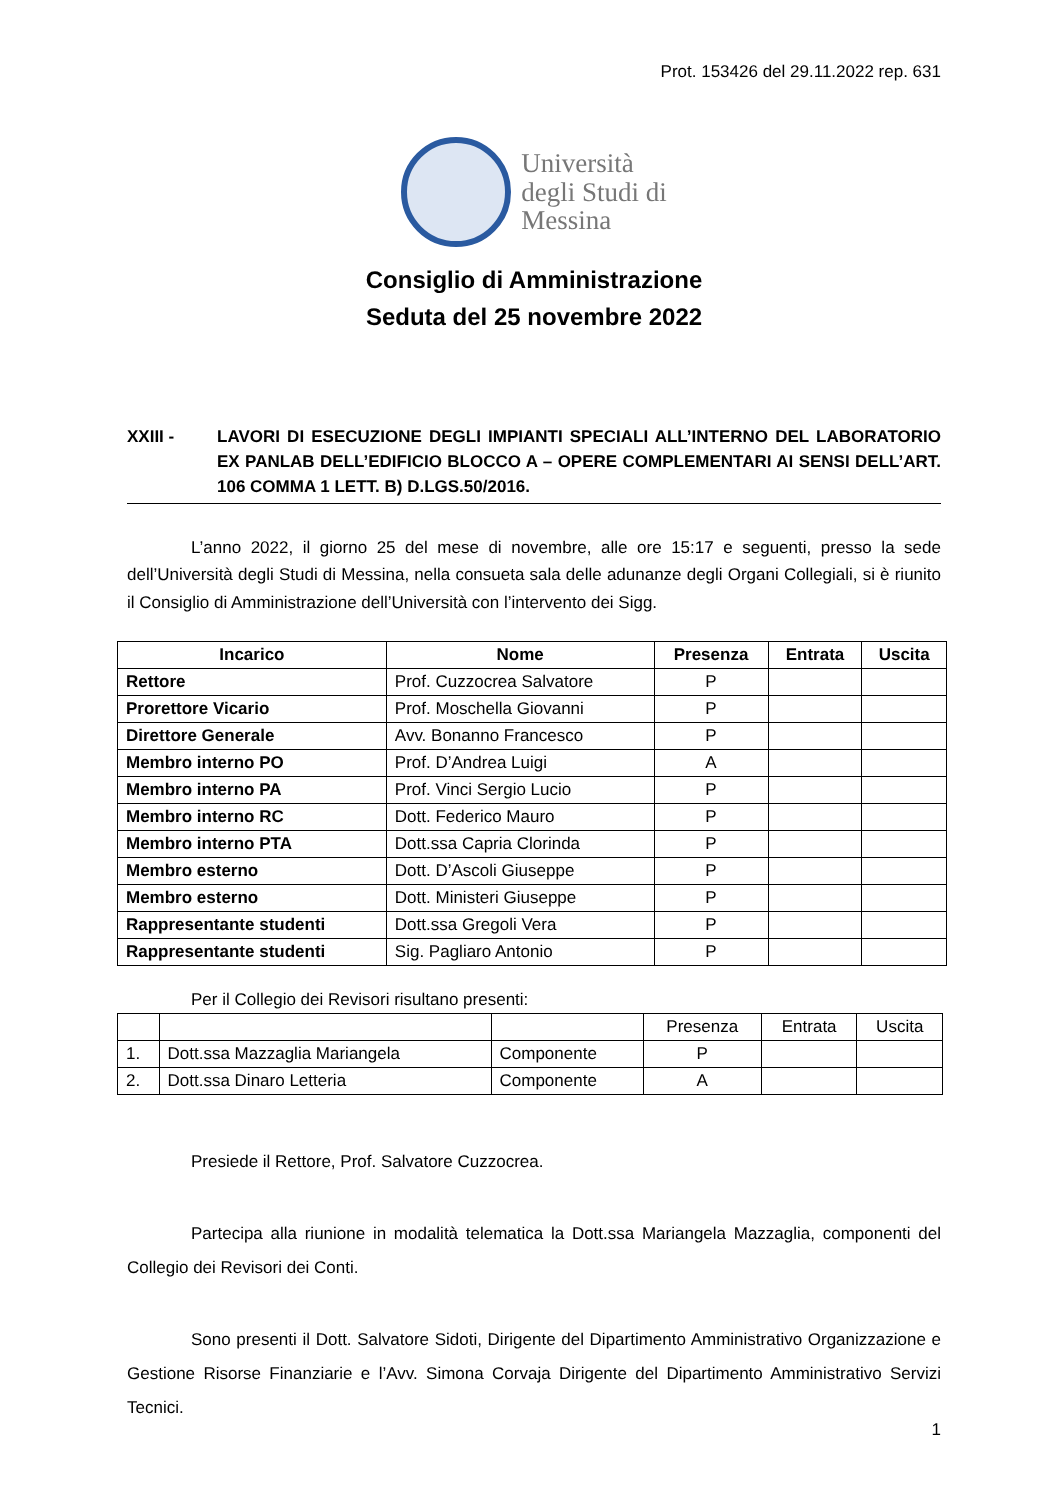Prot. 153426 del 29.11.2022 rep. 631
Università
degli Studi di
Messina
Consiglio di Amministrazione
Seduta del 25 novembre 2022
XXIII - LAVORI DI ESECUZIONE DEGLI IMPIANTI SPECIALI ALL’INTERNO DEL LABORATORIO EX PANLAB DELL’EDIFICIO BLOCCO A – OPERE COMPLEMENTARI AI SENSI DELL’ART. 106 COMMA 1 LETT. B) D.LGS.50/2016.
L’anno 2022, il giorno 25 del mese di novembre, alle ore 15:17 e seguenti, presso la sede dell’Università degli Studi di Messina, nella consueta sala delle adunanze degli Organi Collegiali, si è riunito il Consiglio di Amministrazione dell’Università con l’intervento dei Sigg.
| Incarico | Nome | Presenza | Entrata | Uscita |
| --- | --- | --- | --- | --- |
| Rettore | Prof. Cuzzocrea Salvatore | P | | |
| Prorettore Vicario | Prof. Moschella Giovanni | P | | |
| Direttore Generale | Avv. Bonanno Francesco | P | | |
| Membro interno PO | Prof. D’Andrea Luigi | A | | |
| Membro interno PA | Prof. Vinci Sergio Lucio | P | | |
| Membro interno RC | Dott. Federico Mauro | P | | |
| Membro interno PTA | Dott.ssa Capria Clorinda | P | | |
| Membro esterno | Dott. D’Ascoli Giuseppe | P | | |
| Membro esterno | Dott. Ministeri Giuseppe | P | | |
| Rappresentante studenti | Dott.ssa Gregoli Vera | P | | |
| Rappresentante studenti | Sig. Pagliaro Antonio | P | | |
Per il Collegio dei Revisori risultano presenti:
| | | | Presenza | Entrata | Uscita |
| 1. | Dott.ssa Mazzaglia Mariangela | Componente | P | | |
| 2. | Dott.ssa Dinaro Letteria | Componente | A | | |
Presiede il Rettore, Prof. Salvatore Cuzzocrea.
Partecipa alla riunione in modalità telematica la Dott.ssa Mariangela Mazzaglia, componenti del Collegio dei Revisori dei Conti.
Sono presenti il Dott. Salvatore Sidoti, Dirigente del Dipartimento Amministrativo Organizzazione e Gestione Risorse Finanziarie e l’Avv. Simona Corvaja Dirigente del Dipartimento Amministrativo Servizi Tecnici.
1